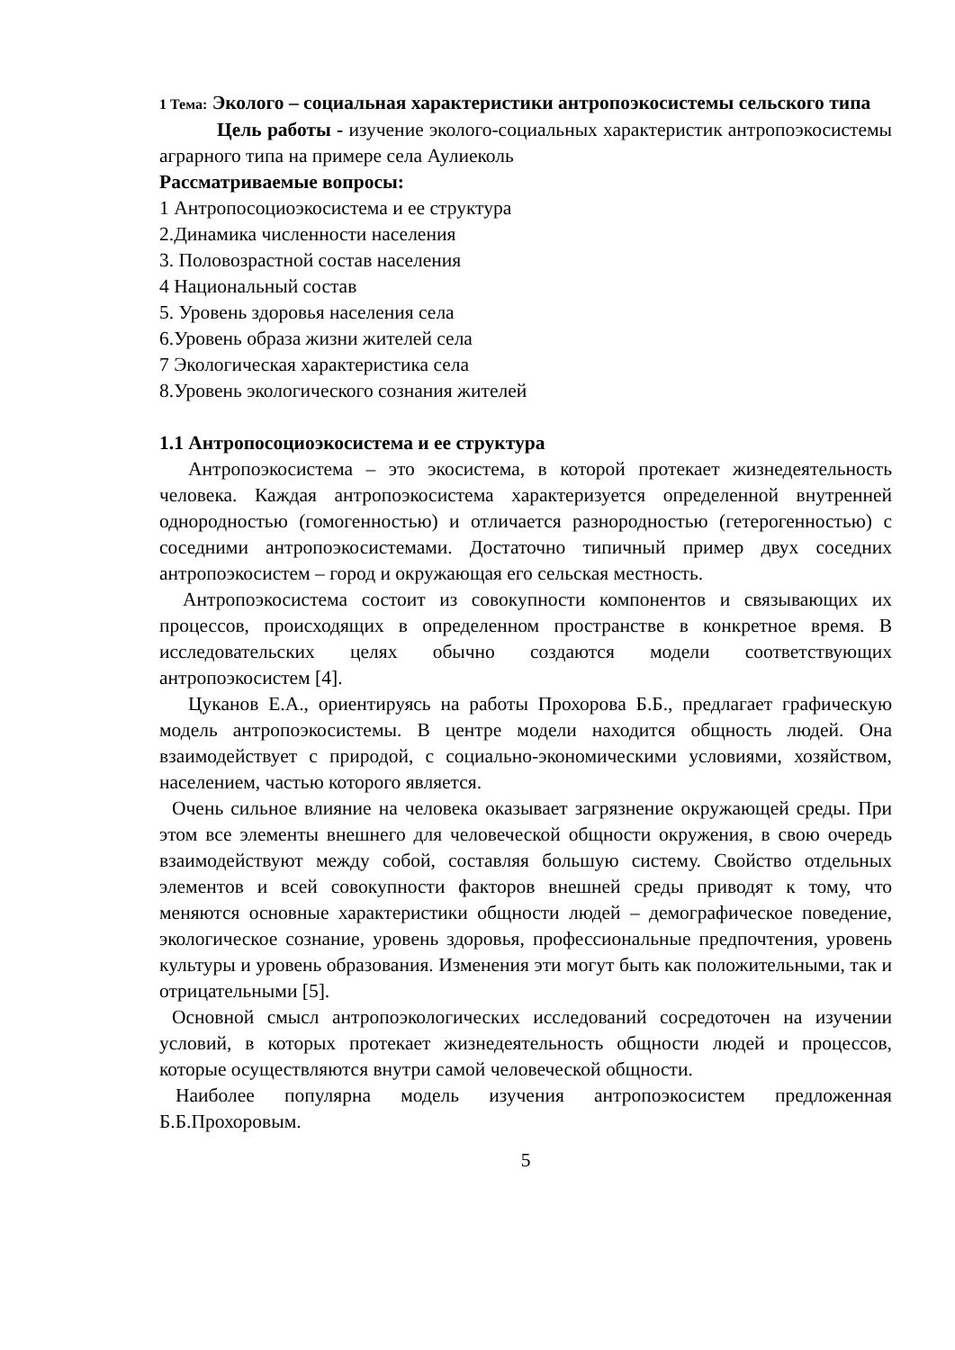1 Тема: Эколого – социальная характеристики антропоэкосистемы сельского типа
Цель работы - изучение эколого-социальных характеристик антропоэкосистемы аграрного типа на примере села Аулиеколь
Рассматриваемые вопросы:
1 Антропосоциоэкосистема и ее структура
2.Динамика численности населения
3. Половозрастной состав населения
4 Национальный состав
5. Уровень здоровья населения села
6.Уровень образа жизни жителей села
7 Экологическая характеристика села
8.Уровень экологического сознания жителей
1.1 Антропосоциоэкосистема и ее структура
Антропоэкосистема – это экосистема, в которой протекает жизнедеятельность человека. Каждая антропоэкосистема характеризуется определенной внутренней однородностью (гомогенностью) и отличается разнородностью (гетерогенностью) с соседними антропоэкосистемами. Достаточно типичный пример двух соседних антропоэкосистем – город и окружающая его сельская местность.
Антропоэкосистема состоит из совокупности компонентов и связывающих их процессов, происходящих в определенном пространстве в конкретное время. В исследовательских целях обычно создаются модели соответствующих антропоэкосистем [4].
Цуканов Е.А., ориентируясь на работы Прохорова Б.Б., предлагает графическую модель антропоэкосистемы. В центре модели находится общность людей. Она взаимодействует с природой, с социально-экономическими условиями, хозяйством, населением, частью которого является.
Очень сильное влияние на человека оказывает загрязнение окружающей среды. При этом все элементы внешнего для человеческой общности окружения, в свою очередь взаимодействуют между собой, составляя большую систему. Свойство отдельных элементов и всей совокупности факторов внешней среды приводят к тому, что меняются основные характеристики общности людей – демографическое поведение, экологическое сознание, уровень здоровья, профессиональные предпочтения, уровень культуры и уровень образования. Изменения эти могут быть как положительными, так и отрицательными [5].
Основной смысл антропоэкологических исследований сосредоточен на изучении условий, в которых протекает жизнедеятельность общности людей и процессов, которые осуществляются внутри самой человеческой общности.
Наиболее популярна модель изучения антропоэкосистем предложенная Б.Б.Прохоровым.
5